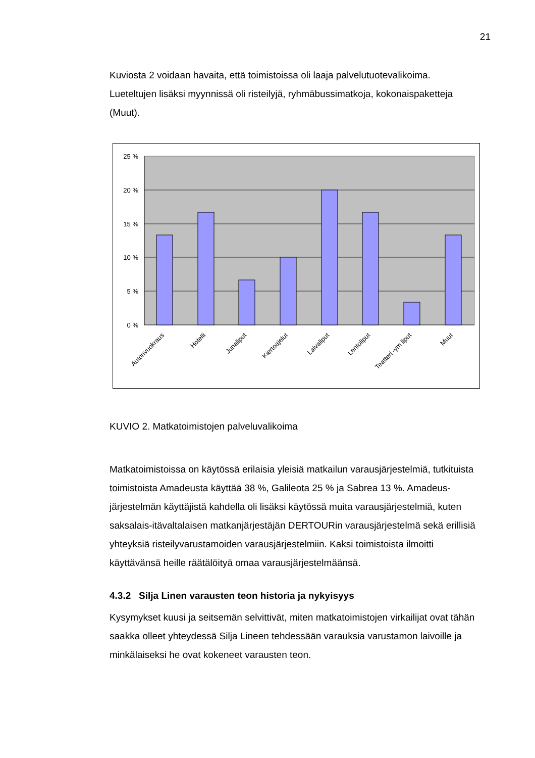21
Kuviosta 2 voidaan havaita, että toimistoissa oli laaja palvelutuotevalikoima. Lueteltujen lisäksi myynnissä oli risteilyjä, ryhmäbussimatkoja, kokonaispaketteja (Muut).
25 %
20 %
15 %
10 %
5 %
0 %
Autonvuokraus
Hotelli
Junaliput
Kiertoajelut
Laivaliput
Lentoliput
Teatteri -ym liput
Muut
KUVIO 2. Matkatoimistojen palveluvalikoima
Matkatoimistoissa on käytössä erilaisia yleisiä matkailun varausjärjestelmiä, tutkituista toimistoista Amadeusta käyttää 38 %, Galileota 25 % ja Sabrea 13 %. Amadeus-järjestelmän käyttäjistä kahdella oli lisäksi käytössä muita varausjärjestelmiä, kuten saksalais-itävaltalaisen matkanjärjestäjän DERTOURin varausjärjestelmä sekä erillisiä yhteyksiä risteilyvarustamoiden varausjärjestelmiin. Kaksi toimistoista ilmoitti käyttävänsä heille räätälöityä omaa varausjärjestelmäänsä.
4.3.2 Silja Linen varausten teon historia ja nykyisyys
Kysymykset kuusi ja seitsemän selvittivät, miten matkatoimistojen virkailijat ovat tähän saakka olleet yhteydessä Silja Lineen tehdessään varauksia varustamon laivoille ja minkälaiseksi he ovat kokeneet varausten teon.